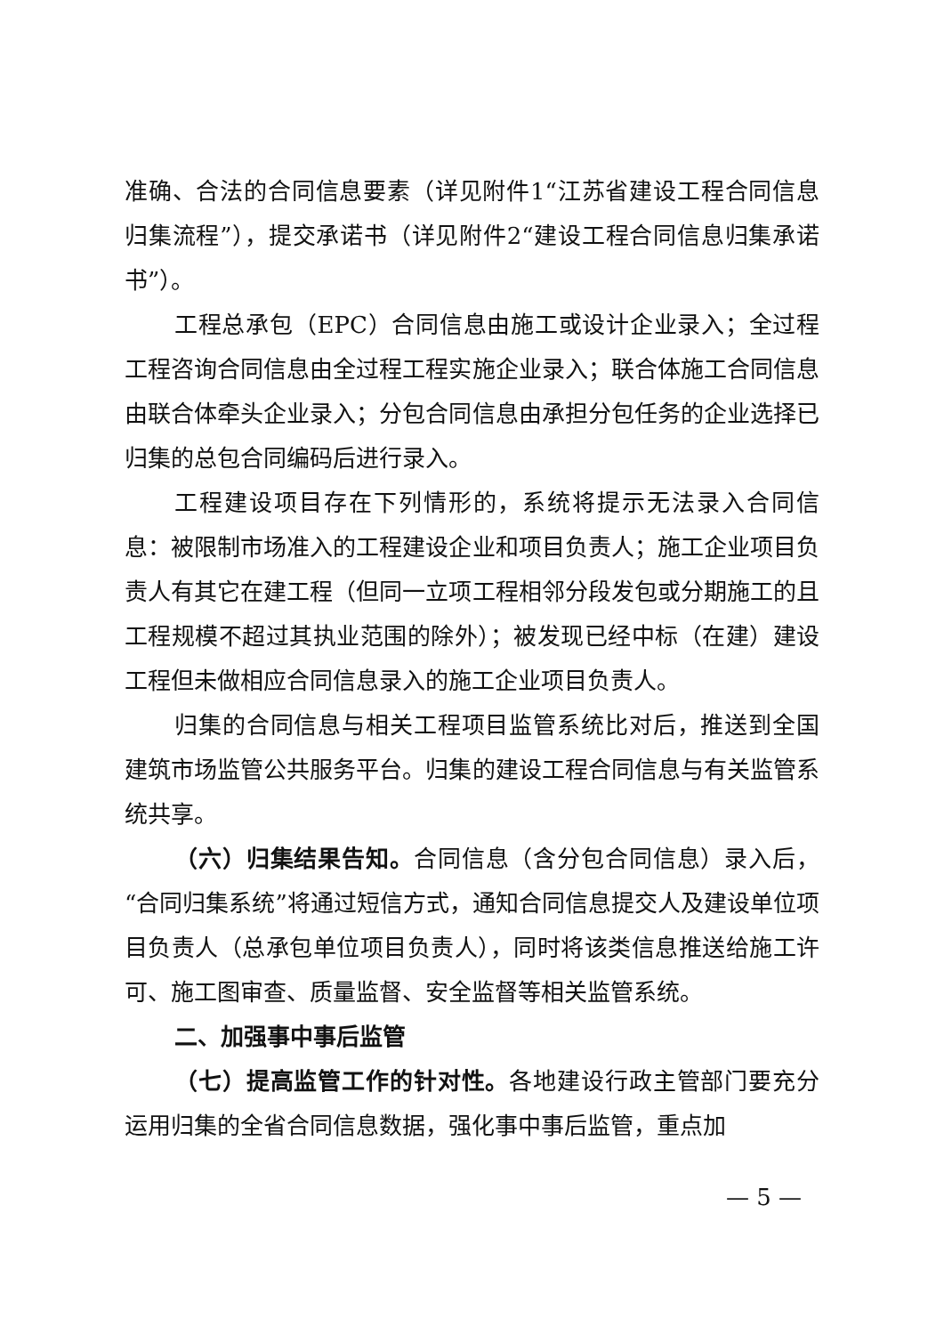准确、合法的合同信息要素（详见附件1“江苏省建设工程合同信息归集流程”），提交承诺书（详见附件2“建设工程合同信息归集承诺书”）。
工程总承包（EPC）合同信息由施工或设计企业录入；全过程工程咨询合同信息由全过程工程实施企业录入；联合体施工合同信息由联合体牵头企业录入；分包合同信息由承担分包任务的企业选择已归集的总包合同编码后进行录入。
工程建设项目存在下列情形的，系统将提示无法录入合同信息：被限制市场准入的工程建设企业和项目负责人；施工企业项目负责人有其它在建工程（但同一立项工程相邻分段发包或分期施工的且工程规模不超过其执业范围的除外）；被发现已经中标（在建）建设工程但未做相应合同信息录入的施工企业项目负责人。
归集的合同信息与相关工程项目监管系统比对后，推送到全国建筑市场监管公共服务平台。归集的建设工程合同信息与有关监管系统共享。
（六）归集结果告知。合同信息（含分包合同信息）录入后，“合同归集系统”将通过短信方式，通知合同信息提交人及建设单位项目负责人（总承包单位项目负责人），同时将该类信息推送给施工许可、施工图审查、质量监督、安全监督等相关监管系统。
二、加强事中事后监管
（七）提高监管工作的针对性。各地建设行政主管部门要充分运用归集的全省合同信息数据，强化事中事后监管，重点加
— 5 —